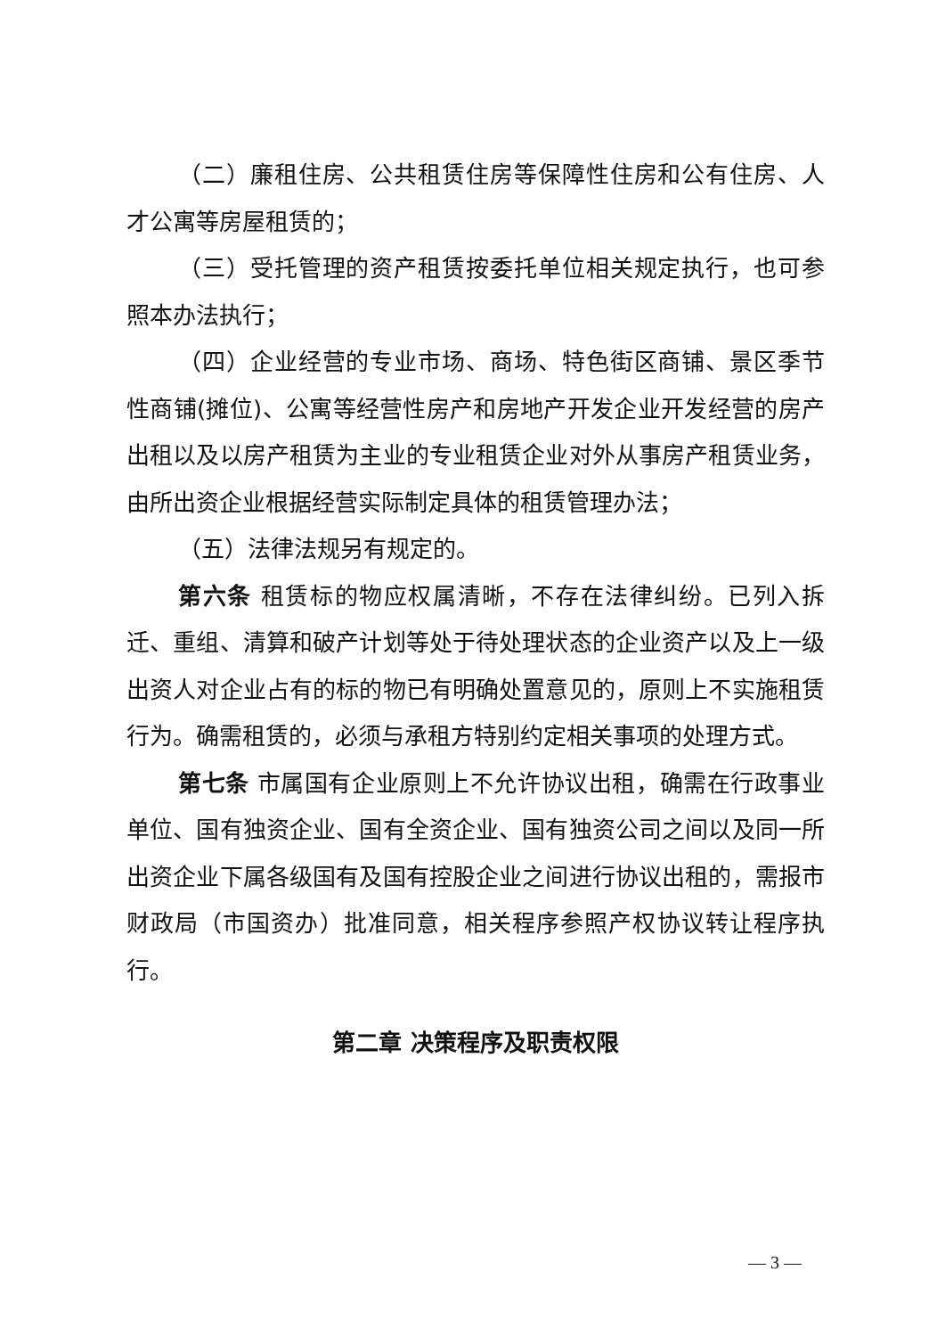（二）廉租住房、公共租赁住房等保障性住房和公有住房、人才公寓等房屋租赁的；
（三）受托管理的资产租赁按委托单位相关规定执行，也可参照本办法执行；
（四）企业经营的专业市场、商场、特色街区商铺、景区季节性商铺(摊位)、公寓等经营性房产和房地产开发企业开发经营的房产出租以及以房产租赁为主业的专业租赁企业对外从事房产租赁业务，由所出资企业根据经营实际制定具体的租赁管理办法；
（五）法律法规另有规定的。
第六条 租赁标的物应权属清晰，不存在法律纠纷。已列入拆迁、重组、清算和破产计划等处于待处理状态的企业资产以及上一级出资人对企业占有的标的物已有明确处置意见的，原则上不实施租赁行为。确需租赁的，必须与承租方特别约定相关事项的处理方式。
第七条 市属国有企业原则上不允许协议出租，确需在行政事业单位、国有独资企业、国有全资企业、国有独资公司之间以及同一所出资企业下属各级国有及国有控股企业之间进行协议出租的，需报市财政局（市国资办）批准同意，相关程序参照产权协议转让程序执行。
第二章 决策程序及职责权限
— 3 —